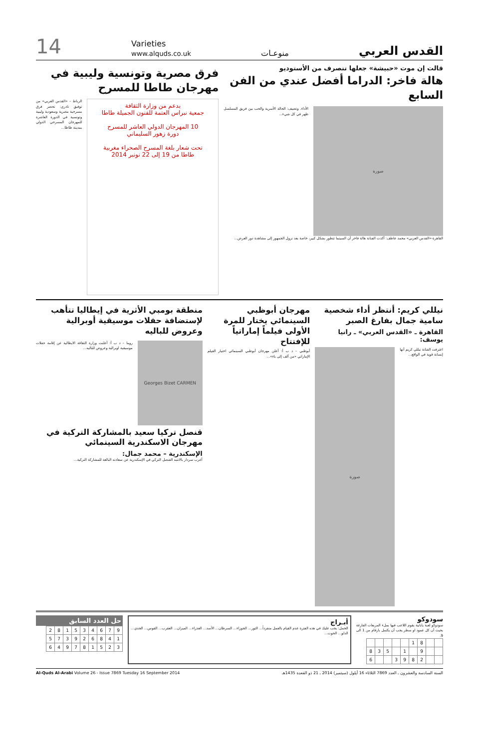14 Varieties
www.alquds.co.uk منوعـات القدس العربي
قالت إن موت «حبيشة» جعلها تنصرف من الأستوديو
هالة فاخر: الدراما أفضل عندي من الفن السابع
صورة
الأداء. وتضيف: الحالة الأسرية والحب بين فريق المسلسل ظهر في كل شيء...
القاهرة-«القدس العربي» محمد عاطف: أكدت الفنانة هالة فاخر أن السينما تتطور بشكل كبير، خاصة بعد نزول الجمهور إلى مشاهدة دور العرض...
فرق مصرية وتونسية وليبية في مهرجان طاطا للمسرح
بدعم من وزارة الثقافة
جمعية نبراس العتمة للفنون الجميلة طاطا
10 المهرجان الدولي العاشر للمسرح
دورة زهور السليماني
تحت شعار بلغة المسرح الصحراء مغربية
طاطا من 19 إلى 22 نونبر 2014
الرباط – «القدس العربي» من توفيق نادري: تحضر فرق مسرحية مصرية وسعودية وليبية وتونسية في الدورة العاشرة للمهرجان المسرحي الدولي بمدينة طاطا...
نيللي كريم: أنتظر أداء شخصية سامية جمال بفارغ الصبر
القاهرة ـ «القدس العربي» ـ رانيا يوسف:
اعترفت الفنانة نيللي كريم أنها إنسانة قوية في الواقع...
صورة
مهرجان أبوظبي السينمائي يختار للمرة الأولى فيلماً إماراتياً للإفتتاح
أبوظبي – د ب أ: أعلن مهرجان أبوظبي السينمائي اختيار الفيلم الإماراتي «من ألف إلى باء»...
منطقة بومبي الأثرية في إيطاليا تتأهب لإستضافة حفلات موسيقية أوبرالية وعروض للباليه
Georges Bizet CARMEN
روما – د ب أ: أعلنت وزارة الثقافة الايطالية عن إقامة حفلات موسيقية اوبرالية وعروض للباليه...
قنصل تركيا سعيد بالمشاركة التركية في مهرجان الاسكندرية السينمائي
الإسكندرية – محمد جمال:
أعرب سردار بالانتبه القنصل التركي في الإسكندرية عن سعادته البالغة للمشاركة التركية...
سودوكو
سودوكو لعبة يابانية يقوم اللاعب فيها بملء المربعات الفارغة بحيث أن كل عمود او سطر يجب أن يكتمل بارقام من 1 الى 9.
| | | | | | 1 | 8 | | |
| 8 | 3 | 5 | | 1 | | 9 | | |
| 6 | | | 3 | 9 | 8 | 2 | | |
أبـراج
الحمل: يجب عليك في هذه الفترة عدم القيام بالعمل منفرداً... الثور... الجوزاء... السرطان... الأسد... العذراء... الميزان... العقرب... القوس... الجدي... الدلو... الحوت...
حل العدد السابق
| 2 | 8 | 1 | 5 | 3 | 4 | 6 | 7 | 9 |
| 5 | 7 | 3 | 9 | 2 | 6 | 8 | 4 | 1 |
| 6 | 4 | 9 | 7 | 8 | 1 | 5 | 2 | 3 |
Al-Quds Al-Arabi Volume 26 - Issue 7869 Tuesday 16 September 2014 السنة السادسة والعشرون ـ العدد 7869 الثلاثاء 16 أيلول (سبتمبر) 2014 ـ 21 ذو القعدة 1435هـ